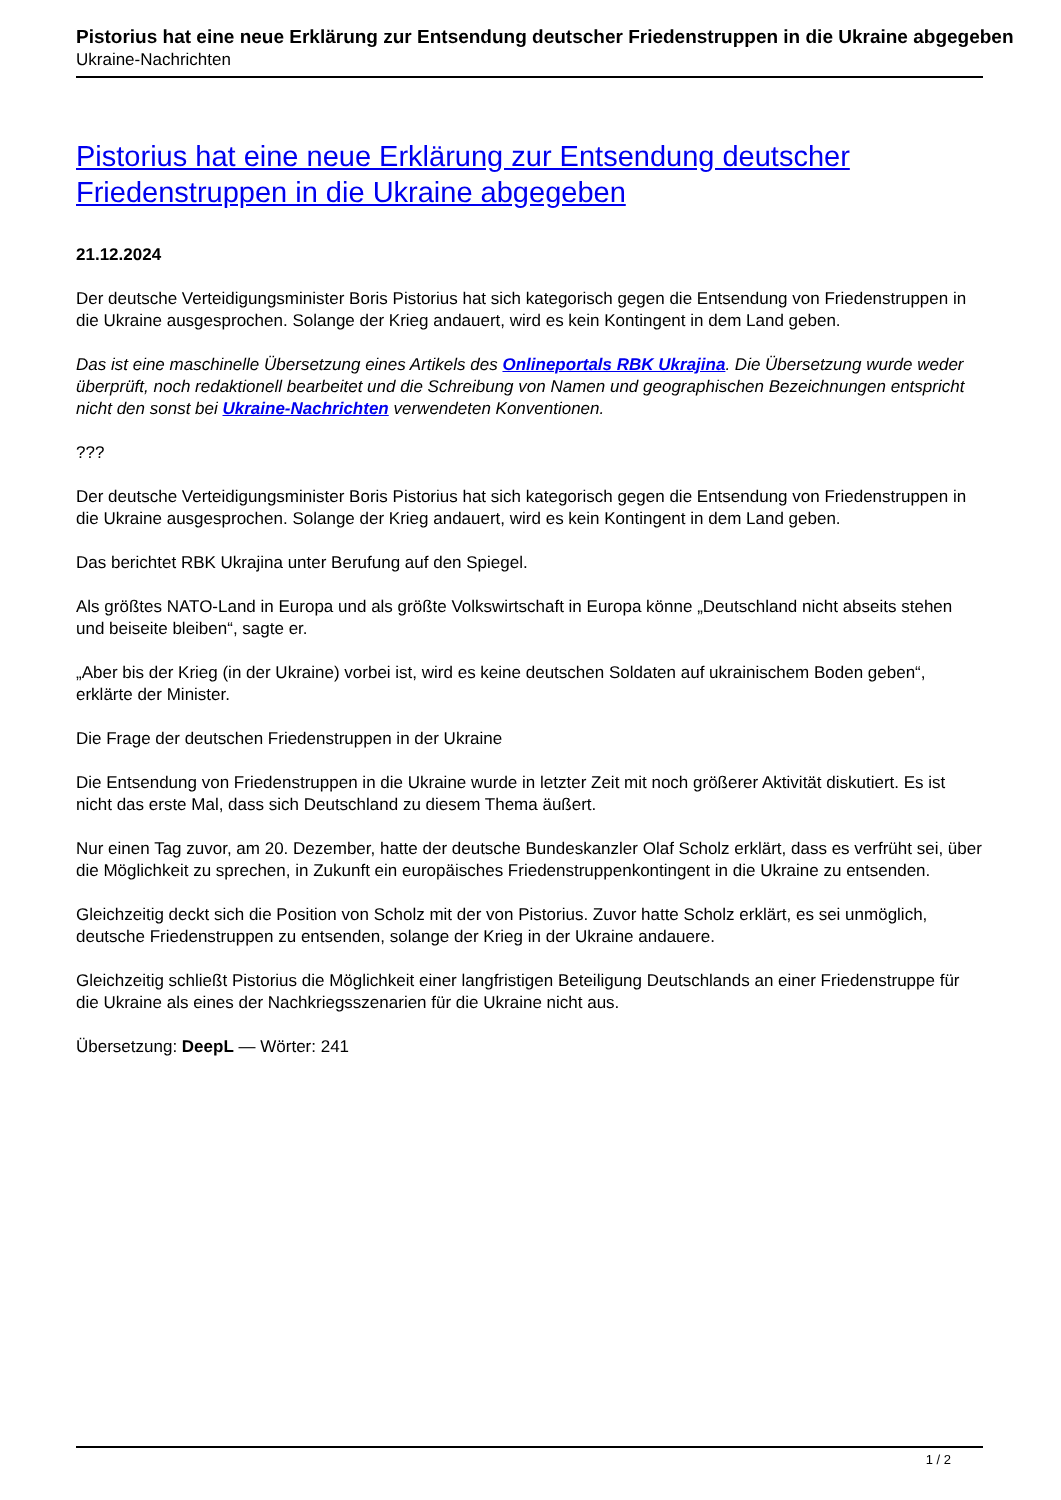Pistorius hat eine neue Erklärung zur Entsendung deutscher Friedenstruppen in die Ukraine abgegeben
Ukraine-Nachrichten
Pistorius hat eine neue Erklärung zur Entsendung deutscher Friedenstruppen in die Ukraine abgegeben
21.12.2024
Der deutsche Verteidigungsminister Boris Pistorius hat sich kategorisch gegen die Entsendung von Friedenstruppen in die Ukraine ausgesprochen. Solange der Krieg andauert, wird es kein Kontingent in dem Land geben.
Das ist eine maschinelle Übersetzung eines Artikels des Onlineportals RBK Ukrajina. Die Übersetzung wurde weder überprüft, noch redaktionell bearbeitet und die Schreibung von Namen und geographischen Bezeichnungen entspricht nicht den sonst bei Ukraine-Nachrichten verwendeten Konventionen.
???
Der deutsche Verteidigungsminister Boris Pistorius hat sich kategorisch gegen die Entsendung von Friedenstruppen in die Ukraine ausgesprochen. Solange der Krieg andauert, wird es kein Kontingent in dem Land geben.
Das berichtet RBK Ukrajina unter Berufung auf den Spiegel.
Als größtes NATO-Land in Europa und als größte Volkswirtschaft in Europa könne „Deutschland nicht abseits stehen und beiseite bleiben“, sagte er.
„Aber bis der Krieg (in der Ukraine) vorbei ist, wird es keine deutschen Soldaten auf ukrainischem Boden geben“, erklärte der Minister.
Die Frage der deutschen Friedenstruppen in der Ukraine
Die Entsendung von Friedenstruppen in die Ukraine wurde in letzter Zeit mit noch größerer Aktivität diskutiert. Es ist nicht das erste Mal, dass sich Deutschland zu diesem Thema äußert.
Nur einen Tag zuvor, am 20. Dezember, hatte der deutsche Bundeskanzler Olaf Scholz erklärt, dass es verfrüht sei, über die Möglichkeit zu sprechen, in Zukunft ein europäisches Friedenstruppenkontingent in die Ukraine zu entsenden.
Gleichzeitig deckt sich die Position von Scholz mit der von Pistorius. Zuvor hatte Scholz erklärt, es sei unmöglich, deutsche Friedenstruppen zu entsenden, solange der Krieg in der Ukraine andauere.
Gleichzeitig schließt Pistorius die Möglichkeit einer langfristigen Beteiligung Deutschlands an einer Friedenstruppe für die Ukraine als eines der Nachkriegsszenarien für die Ukraine nicht aus.
Übersetzung: DeepL — Wörter: 241
1 / 2